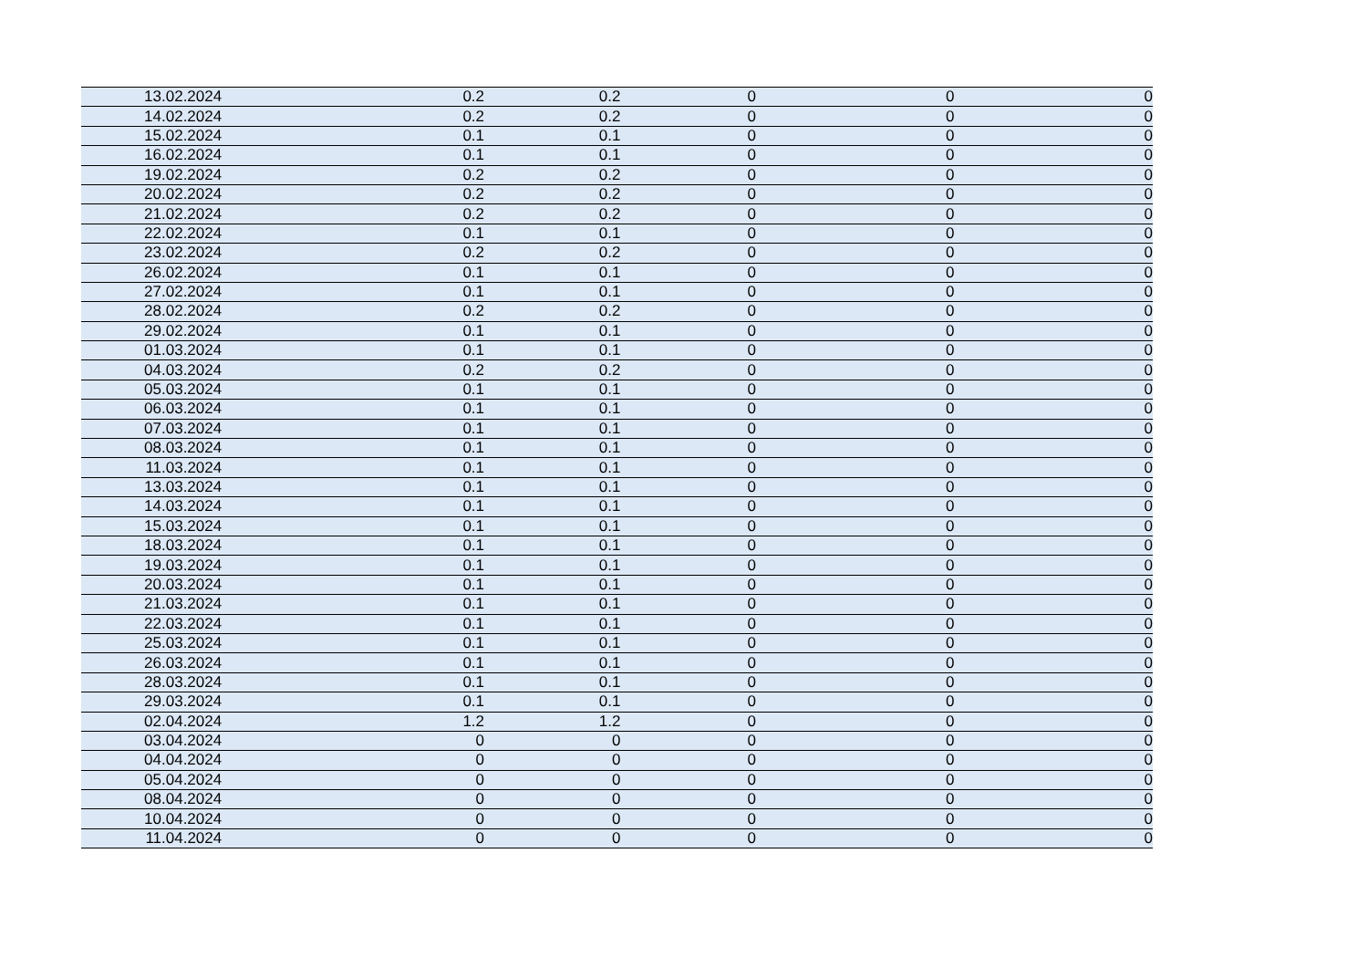| 13.02.2024 | 0.2 | 0.2 | 0 | 0 | 0 |
| 14.02.2024 | 0.2 | 0.2 | 0 | 0 | 0 |
| 15.02.2024 | 0.1 | 0.1 | 0 | 0 | 0 |
| 16.02.2024 | 0.1 | 0.1 | 0 | 0 | 0 |
| 19.02.2024 | 0.2 | 0.2 | 0 | 0 | 0 |
| 20.02.2024 | 0.2 | 0.2 | 0 | 0 | 0 |
| 21.02.2024 | 0.2 | 0.2 | 0 | 0 | 0 |
| 22.02.2024 | 0.1 | 0.1 | 0 | 0 | 0 |
| 23.02.2024 | 0.2 | 0.2 | 0 | 0 | 0 |
| 26.02.2024 | 0.1 | 0.1 | 0 | 0 | 0 |
| 27.02.2024 | 0.1 | 0.1 | 0 | 0 | 0 |
| 28.02.2024 | 0.2 | 0.2 | 0 | 0 | 0 |
| 29.02.2024 | 0.1 | 0.1 | 0 | 0 | 0 |
| 01.03.2024 | 0.1 | 0.1 | 0 | 0 | 0 |
| 04.03.2024 | 0.2 | 0.2 | 0 | 0 | 0 |
| 05.03.2024 | 0.1 | 0.1 | 0 | 0 | 0 |
| 06.03.2024 | 0.1 | 0.1 | 0 | 0 | 0 |
| 07.03.2024 | 0.1 | 0.1 | 0 | 0 | 0 |
| 08.03.2024 | 0.1 | 0.1 | 0 | 0 | 0 |
| 11.03.2024 | 0.1 | 0.1 | 0 | 0 | 0 |
| 13.03.2024 | 0.1 | 0.1 | 0 | 0 | 0 |
| 14.03.2024 | 0.1 | 0.1 | 0 | 0 | 0 |
| 15.03.2024 | 0.1 | 0.1 | 0 | 0 | 0 |
| 18.03.2024 | 0.1 | 0.1 | 0 | 0 | 0 |
| 19.03.2024 | 0.1 | 0.1 | 0 | 0 | 0 |
| 20.03.2024 | 0.1 | 0.1 | 0 | 0 | 0 |
| 21.03.2024 | 0.1 | 0.1 | 0 | 0 | 0 |
| 22.03.2024 | 0.1 | 0.1 | 0 | 0 | 0 |
| 25.03.2024 | 0.1 | 0.1 | 0 | 0 | 0 |
| 26.03.2024 | 0.1 | 0.1 | 0 | 0 | 0 |
| 28.03.2024 | 0.1 | 0.1 | 0 | 0 | 0 |
| 29.03.2024 | 0.1 | 0.1 | 0 | 0 | 0 |
| 02.04.2024 | 1.2 | 1.2 | 0 | 0 | 0 |
| 03.04.2024 | 0 | 0 | 0 | 0 | 0 |
| 04.04.2024 | 0 | 0 | 0 | 0 | 0 |
| 05.04.2024 | 0 | 0 | 0 | 0 | 0 |
| 08.04.2024 | 0 | 0 | 0 | 0 | 0 |
| 10.04.2024 | 0 | 0 | 0 | 0 | 0 |
| 11.04.2024 | 0 | 0 | 0 | 0 | 0 |